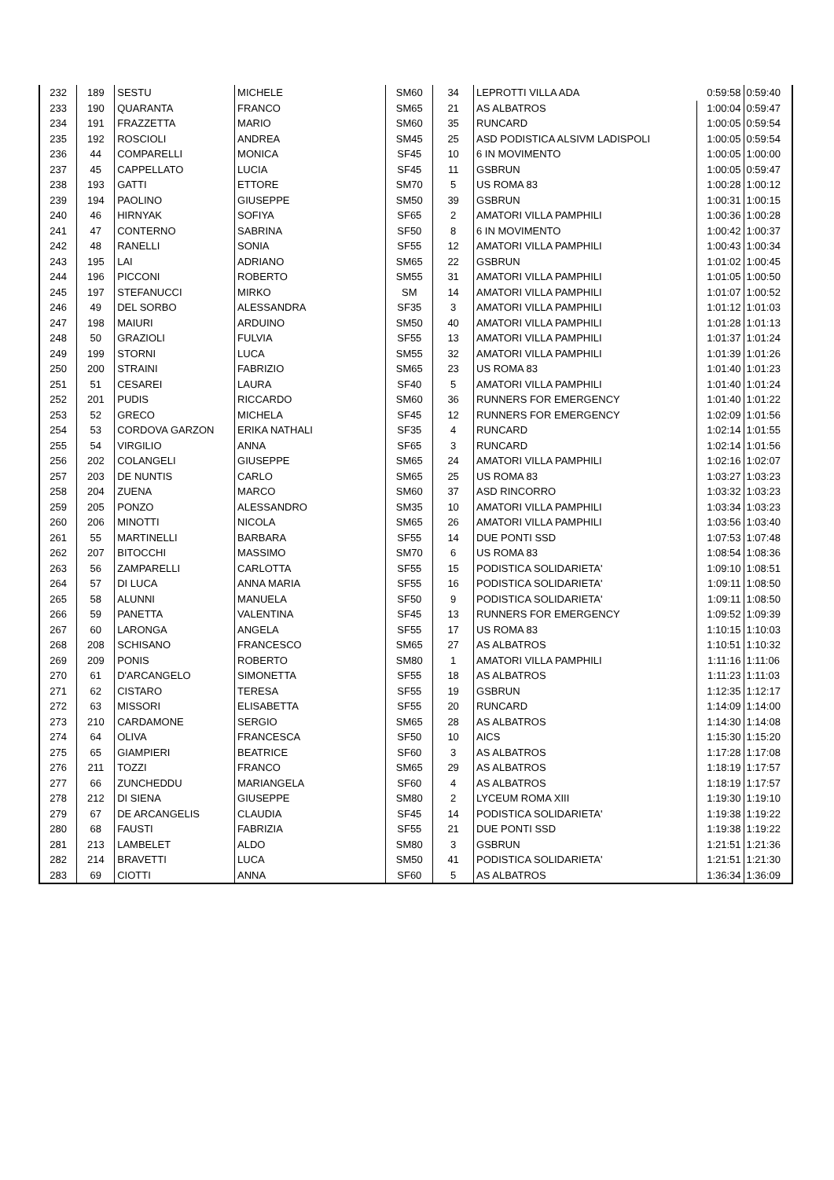| 232 | 189 | SESTU | MICHELE | SM60 | 34 | LEPROTTI VILLA ADA | 0:59:58 | 0:59:40 |
| 233 | 190 | QUARANTA | FRANCO | SM65 | 21 | AS ALBATROS | 1:00:04 | 0:59:47 |
| 234 | 191 | FRAZZETTA | MARIO | SM60 | 35 | RUNCARD | 1:00:05 | 0:59:54 |
| 235 | 192 | ROSCIOLI | ANDREA | SM45 | 25 | ASD PODISTICA ALSIVM LADISPOLI | 1:00:05 | 0:59:54 |
| 236 | 44 | COMPARELLI | MONICA | SF45 | 10 | 6 IN MOVIMENTO | 1:00:05 | 1:00:00 |
| 237 | 45 | CAPPELLATO | LUCIA | SF45 | 11 | GSBRUN | 1:00:05 | 0:59:47 |
| 238 | 193 | GATTI | ETTORE | SM70 | 5 | US ROMA 83 | 1:00:28 | 1:00:12 |
| 239 | 194 | PAOLINO | GIUSEPPE | SM50 | 39 | GSBRUN | 1:00:31 | 1:00:15 |
| 240 | 46 | HIRNYAK | SOFIYA | SF65 | 2 | AMATORI VILLA PAMPHILI | 1:00:36 | 1:00:28 |
| 241 | 47 | CONTERNO | SABRINA | SF50 | 8 | 6 IN MOVIMENTO | 1:00:42 | 1:00:37 |
| 242 | 48 | RANELLI | SONIA | SF55 | 12 | AMATORI VILLA PAMPHILI | 1:00:43 | 1:00:34 |
| 243 | 195 | LAI | ADRIANO | SM65 | 22 | GSBRUN | 1:01:02 | 1:00:45 |
| 244 | 196 | PICCONI | ROBERTO | SM55 | 31 | AMATORI VILLA PAMPHILI | 1:01:05 | 1:00:50 |
| 245 | 197 | STEFANUCCI | MIRKO | SM | 14 | AMATORI VILLA PAMPHILI | 1:01:07 | 1:00:52 |
| 246 | 49 | DEL SORBO | ALESSANDRA | SF35 | 3 | AMATORI VILLA PAMPHILI | 1:01:12 | 1:01:03 |
| 247 | 198 | MAIURI | ARDUINO | SM50 | 40 | AMATORI VILLA PAMPHILI | 1:01:28 | 1:01:13 |
| 248 | 50 | GRAZIOLI | FULVIA | SF55 | 13 | AMATORI VILLA PAMPHILI | 1:01:37 | 1:01:24 |
| 249 | 199 | STORNI | LUCA | SM55 | 32 | AMATORI VILLA PAMPHILI | 1:01:39 | 1:01:26 |
| 250 | 200 | STRAINI | FABRIZIO | SM65 | 23 | US ROMA 83 | 1:01:40 | 1:01:23 |
| 251 | 51 | CESAREI | LAURA | SF40 | 5 | AMATORI VILLA PAMPHILI | 1:01:40 | 1:01:24 |
| 252 | 201 | PUDIS | RICCARDO | SM60 | 36 | RUNNERS FOR EMERGENCY | 1:01:40 | 1:01:22 |
| 253 | 52 | GRECO | MICHELA | SF45 | 12 | RUNNERS FOR EMERGENCY | 1:02:09 | 1:01:56 |
| 254 | 53 | CORDOVA GARZON | ERIKA NATHALI | SF35 | 4 | RUNCARD | 1:02:14 | 1:01:55 |
| 255 | 54 | VIRGILIO | ANNA | SF65 | 3 | RUNCARD | 1:02:14 | 1:01:56 |
| 256 | 202 | COLANGELI | GIUSEPPE | SM65 | 24 | AMATORI VILLA PAMPHILI | 1:02:16 | 1:02:07 |
| 257 | 203 | DE NUNTIS | CARLO | SM65 | 25 | US ROMA 83 | 1:03:27 | 1:03:23 |
| 258 | 204 | ZUENA | MARCO | SM60 | 37 | ASD RINCORRO | 1:03:32 | 1:03:23 |
| 259 | 205 | PONZO | ALESSANDRO | SM35 | 10 | AMATORI VILLA PAMPHILI | 1:03:34 | 1:03:23 |
| 260 | 206 | MINOTTI | NICOLA | SM65 | 26 | AMATORI VILLA PAMPHILI | 1:03:56 | 1:03:40 |
| 261 | 55 | MARTINELLI | BARBARA | SF55 | 14 | DUE PONTI SSD | 1:07:53 | 1:07:48 |
| 262 | 207 | BITOCCHI | MASSIMO | SM70 | 6 | US ROMA 83 | 1:08:54 | 1:08:36 |
| 263 | 56 | ZAMPARELLI | CARLOTTA | SF55 | 15 | PODISTICA SOLIDARIETA' | 1:09:10 | 1:08:51 |
| 264 | 57 | DI LUCA | ANNA MARIA | SF55 | 16 | PODISTICA SOLIDARIETA' | 1:09:11 | 1:08:50 |
| 265 | 58 | ALUNNI | MANUELA | SF50 | 9 | PODISTICA SOLIDARIETA' | 1:09:11 | 1:08:50 |
| 266 | 59 | PANETTA | VALENTINA | SF45 | 13 | RUNNERS FOR EMERGENCY | 1:09:52 | 1:09:39 |
| 267 | 60 | LARONGA | ANGELA | SF55 | 17 | US ROMA 83 | 1:10:15 | 1:10:03 |
| 268 | 208 | SCHISANO | FRANCESCO | SM65 | 27 | AS ALBATROS | 1:10:51 | 1:10:32 |
| 269 | 209 | PONIS | ROBERTO | SM80 | 1 | AMATORI VILLA PAMPHILI | 1:11:16 | 1:11:06 |
| 270 | 61 | D'ARCANGELO | SIMONETTA | SF55 | 18 | AS ALBATROS | 1:11:23 | 1:11:03 |
| 271 | 62 | CISTARO | TERESA | SF55 | 19 | GSBRUN | 1:12:35 | 1:12:17 |
| 272 | 63 | MISSORI | ELISABETTA | SF55 | 20 | RUNCARD | 1:14:09 | 1:14:00 |
| 273 | 210 | CARDAMONE | SERGIO | SM65 | 28 | AS ALBATROS | 1:14:30 | 1:14:08 |
| 274 | 64 | OLIVA | FRANCESCA | SF50 | 10 | AICS | 1:15:30 | 1:15:20 |
| 275 | 65 | GIAMPIERI | BEATRICE | SF60 | 3 | AS ALBATROS | 1:17:28 | 1:17:08 |
| 276 | 211 | TOZZI | FRANCO | SM65 | 29 | AS ALBATROS | 1:18:19 | 1:17:57 |
| 277 | 66 | ZUNCHEDDU | MARIANGELA | SF60 | 4 | AS ALBATROS | 1:18:19 | 1:17:57 |
| 278 | 212 | DI SIENA | GIUSEPPE | SM80 | 2 | LYCEUM ROMA XIII | 1:19:30 | 1:19:10 |
| 279 | 67 | DE ARCANGELIS | CLAUDIA | SF45 | 14 | PODISTICA SOLIDARIETA' | 1:19:38 | 1:19:22 |
| 280 | 68 | FAUSTI | FABRIZIA | SF55 | 21 | DUE PONTI SSD | 1:19:38 | 1:19:22 |
| 281 | 213 | LAMBELET | ALDO | SM80 | 3 | GSBRUN | 1:21:51 | 1:21:36 |
| 282 | 214 | BRAVETTI | LUCA | SM50 | 41 | PODISTICA SOLIDARIETA' | 1:21:51 | 1:21:30 |
| 283 | 69 | CIOTTI | ANNA | SF60 | 5 | AS ALBATROS | 1:36:34 | 1:36:09 |